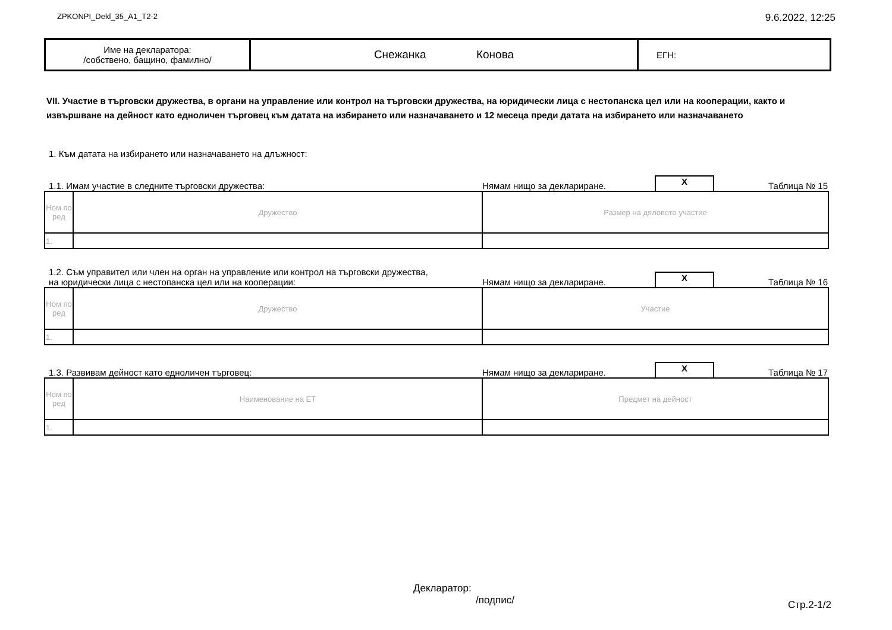ZPKONPI_Dekl_35_A1_T2-2 9.6.2022, 12:25
| Име на декларатора: /собствено, бащино, фамилно/ | Снежанка Конова | ЕГН: |
VII. Участие в търговски дружества, в органи на управление или контрол на търговски дружества, на юридически лица с нестопанска цел или на кооперации, както и извършване на дейност като едноличен търговец към датата на избирането или назначаването и 12 месеца преди датата на избирането или назначаването
1. Към датата на избирането или назначаването на длъжност:
1.1. Имам участие в следните търговски дружества: Нямам нищо за деклариране. X Таблица № 15
| Ном по ред | Дружество | Размер на дяловото участие |
| --- | --- | --- |
| 1. | | |
1.2. Съм управител или член на орган на управление или контрол на търговски дружества,
на юридически лица с нестопанска цел или на кооперации: Нямам нищо за деклариране. X Таблица № 16
| Ном по ред | Дружество | Участие |
| --- | --- | --- |
| 1. | | |
1.3. Развивам дейност като едноличен търговец: Нямам нищо за деклариране. X Таблица № 17
| Ном по ред | Наименование на ЕТ | Предмет на дейност |
| --- | --- | --- |
| 1. | | |
Декларатор:
/подпис/
Стр.2-1/2